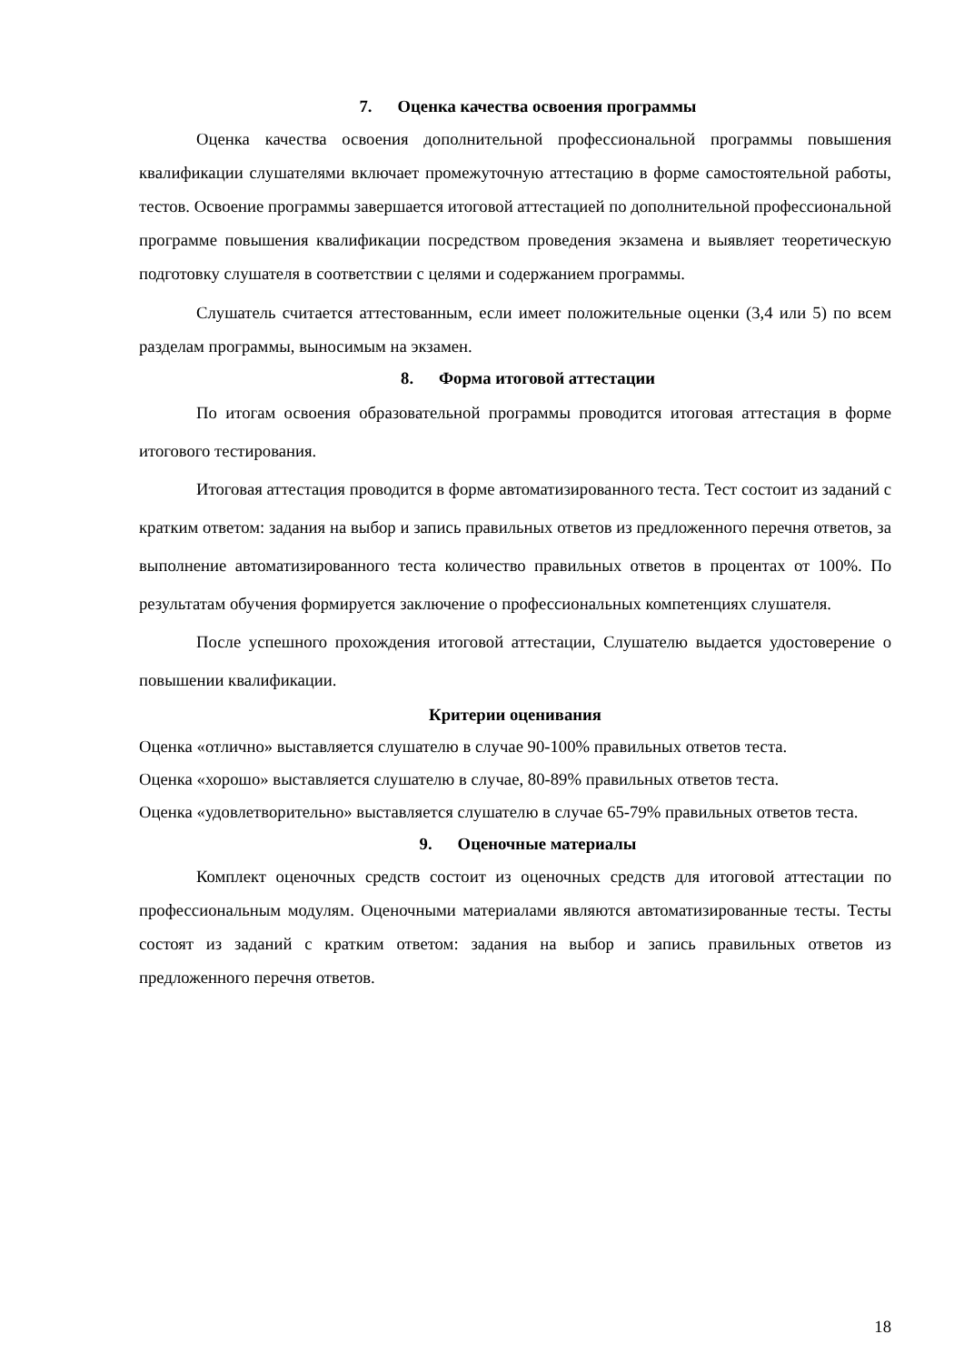7. Оценка качества освоения программы
Оценка качества освоения дополнительной профессиональной программы повышения квалификации слушателями включает промежуточную аттестацию в форме самостоятельной работы, тестов. Освоение программы завершается итоговой аттестацией по дополнительной профессиональной программе повышения квалификации посредством проведения экзамена и выявляет теоретическую подготовку слушателя в соответствии с целями и содержанием программы.
Слушатель считается аттестованным, если имеет положительные оценки (3,4 или 5) по всем разделам программы, выносимым на экзамен.
8. Форма итоговой аттестации
По итогам освоения образовательной программы проводится итоговая аттестация в форме итогового тестирования.
Итоговая аттестация проводится в форме автоматизированного теста. Тест состоит из заданий с кратким ответом: задания на выбор и запись правильных ответов из предложенного перечня ответов, за выполнение автоматизированного теста количество правильных ответов в процентах от 100%. По результатам обучения формируется заключение о профессиональных компетенциях слушателя.
После успешного прохождения итоговой аттестации, Слушателю выдается удостоверение о повышении квалификации.
Критерии оценивания
Оценка «отлично» выставляется слушателю в случае 90-100% правильных ответов теста.
Оценка «хорошо» выставляется слушателю в случае, 80-89% правильных ответов теста.
Оценка «удовлетворительно» выставляется слушателю в случае 65-79% правильных ответов теста.
9. Оценочные материалы
Комплект оценочных средств состоит из оценочных средств для итоговой аттестации по профессиональным модулям. Оценочными материалами являются автоматизированные тесты. Тесты состоят из заданий с кратким ответом: задания на выбор и запись правильных ответов из предложенного перечня ответов.
18